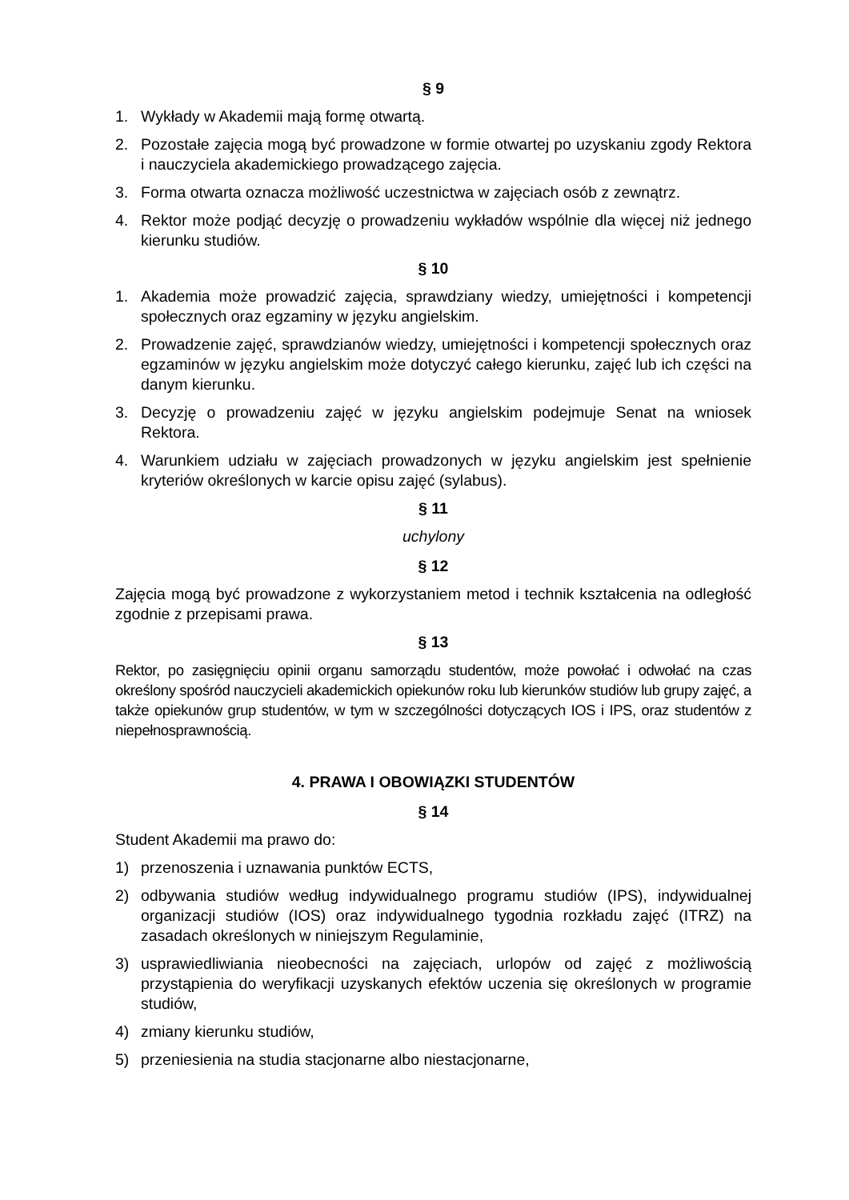§ 9
1. Wykłady w Akademii mają formę otwartą.
2. Pozostałe zajęcia mogą być prowadzone w formie otwartej po uzyskaniu zgody Rektora i nauczyciela akademickiego prowadzącego zajęcia.
3. Forma otwarta oznacza możliwość uczestnictwa w zajęciach osób z zewnątrz.
4. Rektor może podjąć decyzję o prowadzeniu wykładów wspólnie dla więcej niż jednego kierunku studiów.
§ 10
1. Akademia może prowadzić zajęcia, sprawdziany wiedzy, umiejętności i kompetencji społecznych oraz egzaminy w języku angielskim.
2. Prowadzenie zajęć, sprawdzianów wiedzy, umiejętności i kompetencji społecznych oraz egzaminów w języku angielskim może dotyczyć całego kierunku, zajęć lub ich części na danym kierunku.
3. Decyzję o prowadzeniu zajęć w języku angielskim podejmuje Senat na wniosek Rektora.
4. Warunkiem udziału w zajęciach prowadzonych w języku angielskim jest spełnienie kryteriów określonych w karcie opisu zajęć (sylabus).
§ 11
uchylony
§ 12
Zajęcia mogą być prowadzone z wykorzystaniem metod i technik kształcenia na odległość zgodnie z przepisami prawa.
§ 13
Rektor, po zasięgnięciu opinii organu samorządu studentów, może powołać i odwołać na czas określony spośród nauczycieli akademickich opiekunów roku lub kierunków studiów lub grupy zajęć, a także opiekunów grup studentów, w tym w szczególności dotyczących IOS i IPS, oraz studentów z niepełnosprawnością.
4. PRAWA I OBOWIĄZKI STUDENTÓW
§ 14
Student Akademii ma prawo do:
1) przenoszenia i uznawania punktów ECTS,
2) odbywania studiów według indywidualnego programu studiów (IPS), indywidualnej organizacji studiów (IOS) oraz indywidualnego tygodnia rozkładu zajęć (ITRZ) na zasadach określonych w niniejszym Regulaminie,
3) usprawiedliwiania nieobecności na zajęciach, urlopów od zajęć z możliwością przystąpienia do weryfikacji uzyskanych efektów uczenia się określonych w programie studiów,
4) zmiany kierunku studiów,
5) przeniesienia na studia stacjonarne albo niestacjonarne,